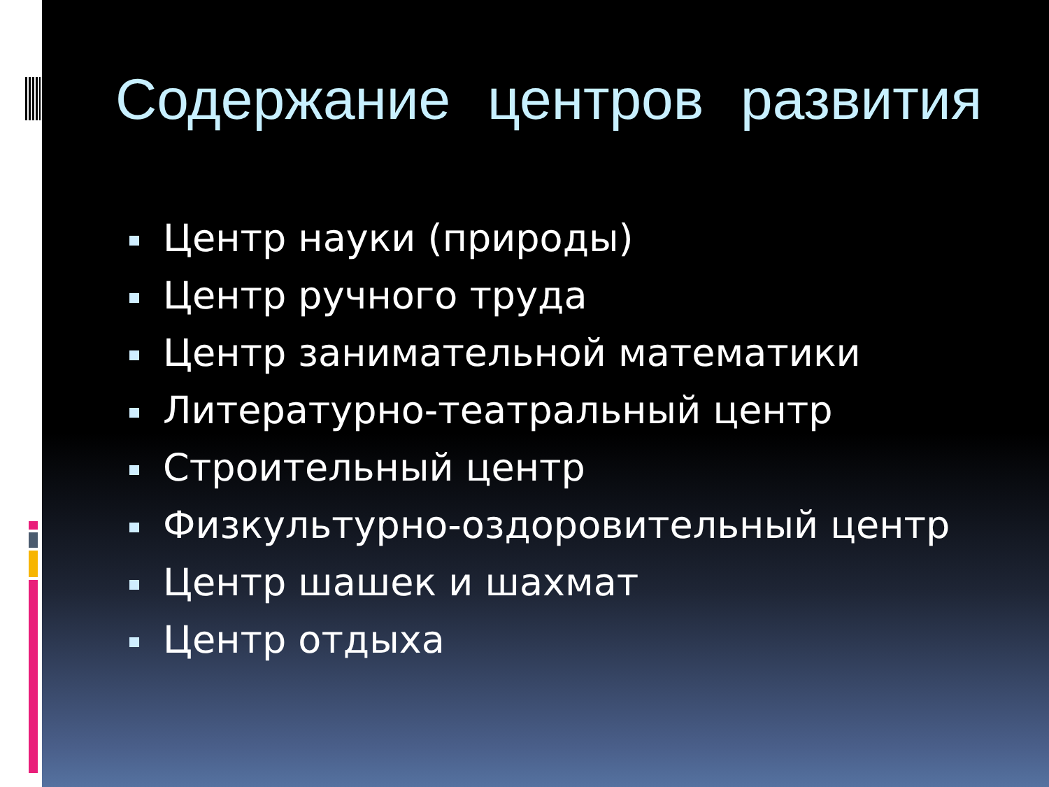Содержание центров развития
Центр науки (природы)
Центр ручного труда
Центр занимательной математики
Литературно-театральный центр
Строительный центр
Физкультурно-оздоровительный центр
Центр шашек и шахмат
Центр отдыха